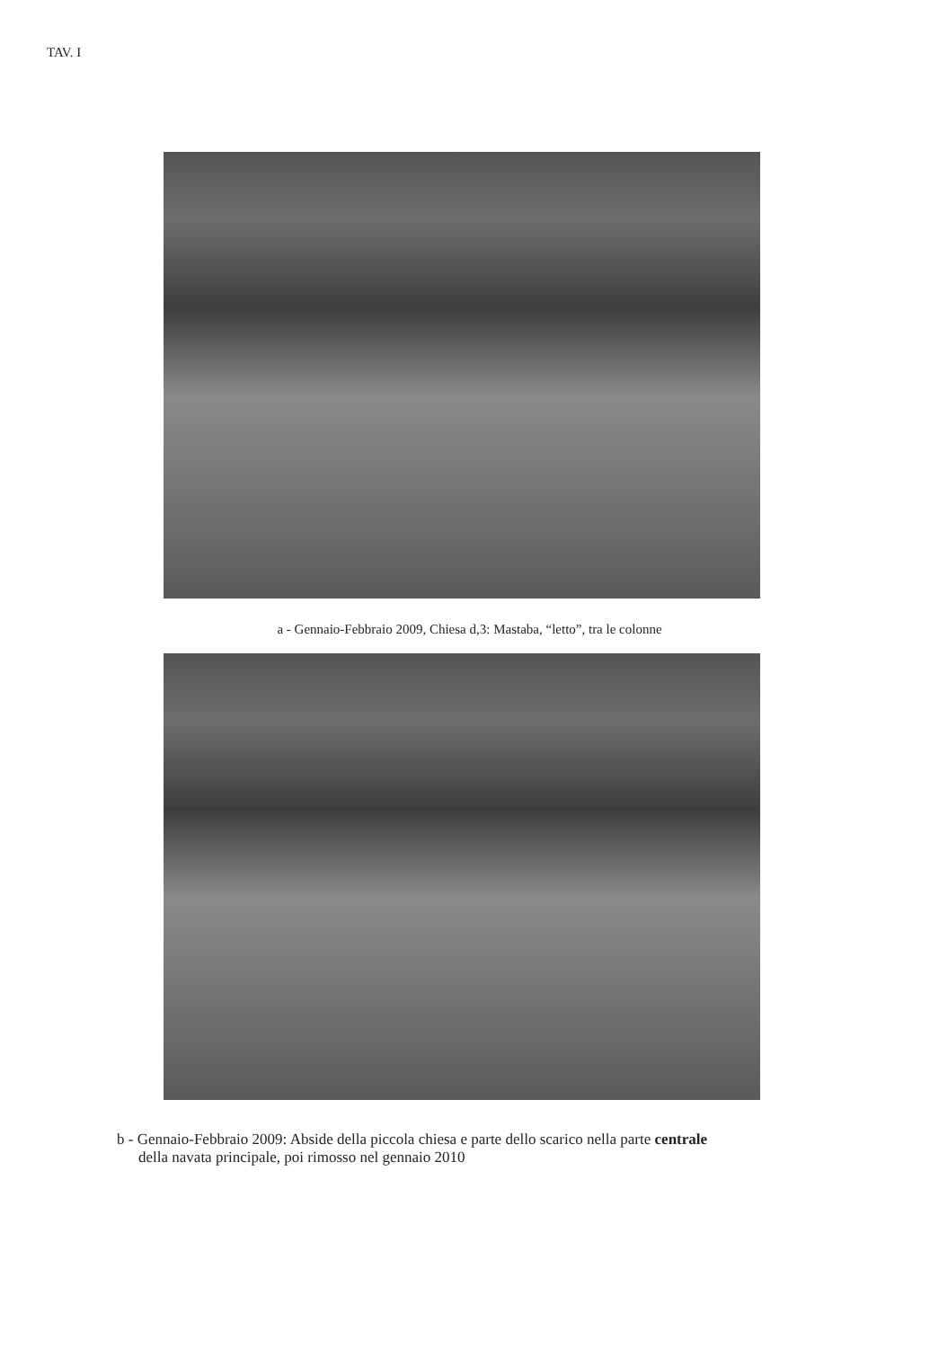TAV. I
a - Gennaio-Febbraio 2009, Chiesa d,3: Mastaba, “letto”, tra le colonne
b - Gennaio-Febbraio 2009: Abside della piccola chiesa e parte dello scarico nella parte centrale
della navata principale, poi rimosso nel gennaio 2010